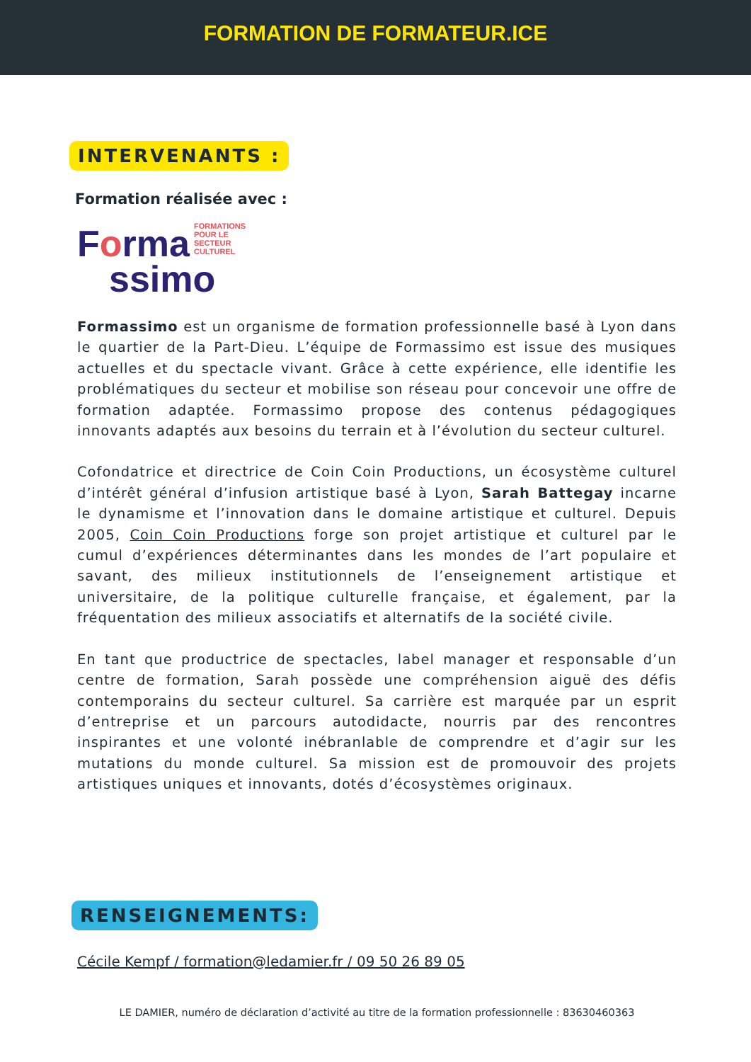FORMATION DE FORMATEUR.ICE
INTERVENANTS :
Formation réalisée avec :
Forma
FORMATIONS
POUR LE SECTEUR
CULTUREL
ssimo
Formassimo est un organisme de formation professionnelle basé à Lyon dans le quartier de la Part-Dieu. L’équipe de Formassimo est issue des musiques actuelles et du spectacle vivant. Grâce à cette expérience, elle identifie les problématiques du secteur et mobilise son réseau pour concevoir une offre de formation adaptée. Formassimo propose des contenus pédagogiques innovants adaptés aux besoins du terrain et à l’évolution du secteur culturel.
Cofondatrice et directrice de Coin Coin Productions, un écosystème culturel d’intérêt général d’infusion artistique basé à Lyon, Sarah Battegay incarne le dynamisme et l’innovation dans le domaine artistique et culturel. Depuis 2005, Coin Coin Productions forge son projet artistique et culturel par le cumul d’expériences déterminantes dans les mondes de l’art populaire et savant, des milieux institutionnels de l’enseignement artistique et universitaire, de la politique culturelle française, et également, par la fréquentation des milieux associatifs et alternatifs de la société civile.
En tant que productrice de spectacles, label manager et responsable d’un centre de formation, Sarah possède une compréhension aiguë des défis contemporains du secteur culturel. Sa carrière est marquée par un esprit d’entreprise et un parcours autodidacte, nourris par des rencontres inspirantes et une volonté inébranlable de comprendre et d’agir sur les mutations du monde culturel. Sa mission est de promouvoir des projets artistiques uniques et innovants, dotés d’écosystèmes originaux.
RENSEIGNEMENTS:
Cécile Kempf / formation@ledamier.fr / 09 50 26 89 05
LE DAMIER, numéro de déclaration d’activité au titre de la formation professionnelle : 83630460363